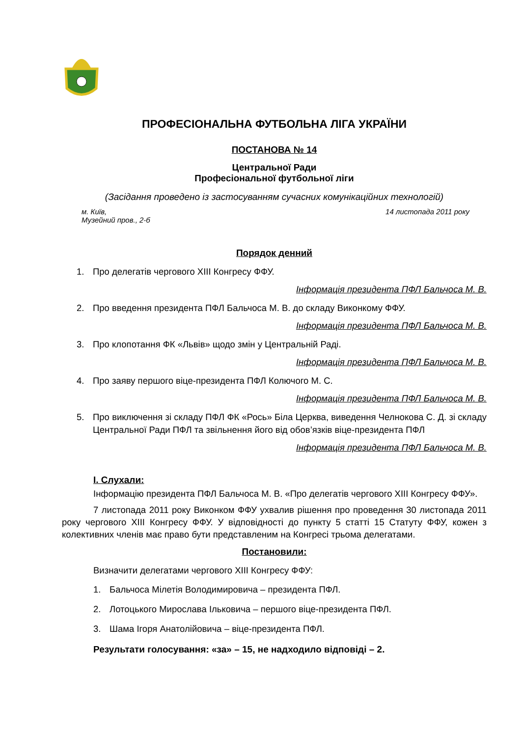ПРОФЕСІОНАЛЬНА ФУТБОЛЬНА ЛІГА УКРАЇНИ
ПОСТАНОВА № 14
Центральної Ради
Професіональної футбольної ліги
(Засідання проведено із застосуванням сучасних комунікаційних технологій)
м. Київ,
Музейний пров., 2-б 14 листопада 2011 року
Порядок денний
1. Про делегатів чергового ХІІІ Конгресу ФФУ.
Інформація президента ПФЛ Бальчоса М. В.
2. Про введення президента ПФЛ Бальчоса М. В. до складу Виконкому ФФУ.
Інформація президента ПФЛ Бальчоса М. В.
3. Про клопотання ФК «Львів» щодо змін у Центральній Раді.
Інформація президента ПФЛ Бальчоса М. В.
4. Про заяву першого віце-президента ПФЛ Колючого М. С.
Інформація президента ПФЛ Бальчоса М. В.
5. Про виключення зі складу ПФЛ ФК «Рось» Біла Церква, виведення Челнокова С. Д. зі складу Центральної Ради ПФЛ та звільнення його від обов’язків віце-президента ПФЛ
Інформація президента ПФЛ Бальчоса М. В.
І. Слухали:
Інформацію президента ПФЛ Бальчоса М. В. «Про делегатів чергового ХІІІ Конгресу ФФУ».
7 листопада 2011 року Виконком ФФУ ухвалив рішення про проведення 30 листопада 2011 року чергового ХІІІ Конгресу ФФУ. У відповідності до пункту 5 статті 15 Статуту ФФУ, кожен з колективних членів має право бути представленим на Конгресі трьома делегатами.
Постановили:
Визначити делегатами чергового ХІІІ Конгресу ФФУ:
1. Бальчоса Мілетія Володимировича – президента ПФЛ.
2. Лотоцького Мирослава Ільковича – першого віце-президента ПФЛ.
3. Шама Ігоря Анатолійовича – віце-президента ПФЛ.
Результати голосування: «за» – 15, не надходило відповіді – 2.